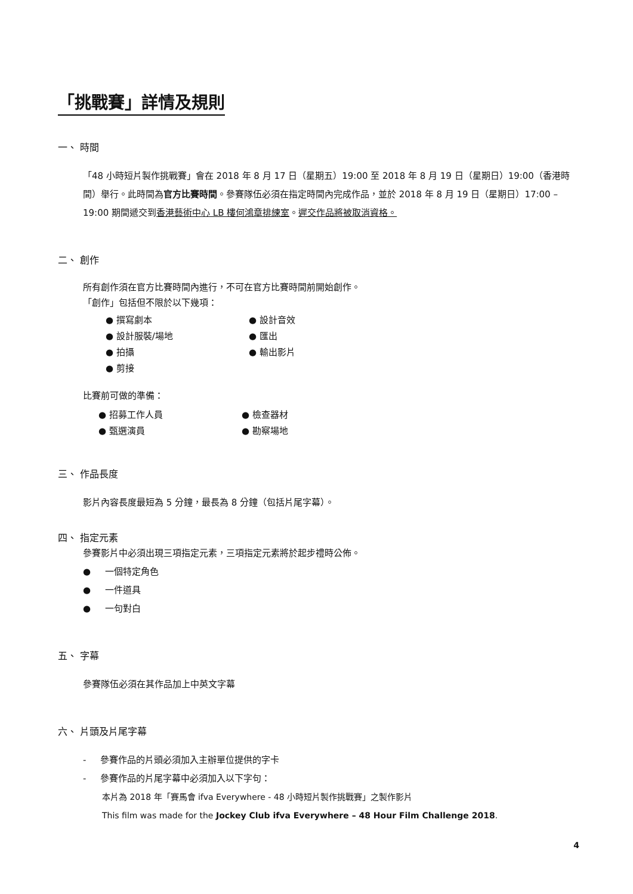「挑戰賽」詳情及規則
一、 時間
「48 小時短片製作挑戰賽」會在 2018 年 8 月 17 日（星期五）19:00 至 2018 年 8 月 19 日（星期日）19:00（香港時間）舉行。此時間為官方比賽時間。參賽隊伍必須在指定時間內完成作品，並於 2018 年 8 月 19 日（星期日）17:00 – 19:00 期間遞交到香港藝術中心 LB 樓何鴻章排練室。遲交作品將被取消資格。
二、 創作
所有創作須在官方比賽時間內進行，不可在官方比賽時間前開始創作。
「創作」包括但不限於以下幾項：
● 撰寫劇本
● 設計音效
● 設計服裝/場地
● 匯出
● 拍攝
● 輸出影片
● 剪接
比賽前可做的準備：
● 招募工作人員
● 檢查器材
● 甄選演員
● 勘察場地
三、 作品長度
影片內容長度最短為 5 分鐘，最長為 8 分鐘（包括片尾字幕）。
四、 指定元素
參賽影片中必須出現三項指定元素，三項指定元素將於起步禮時公佈。
● 一個特定角色
● 一件道具
● 一句對白
五、 字幕
參賽隊伍必須在其作品加上中英文字幕
六、 片頭及片尾字幕
- 參賽作品的片頭必須加入主辦單位提供的字卡
- 參賽作品的片尾字幕中必須加入以下字句：
本片為 2018 年「賽馬會 ifva Everywhere - 48 小時短片製作挑戰賽」之製作影片
This film was made for the Jockey Club ifva Everywhere – 48 Hour Film Challenge 2018.
4